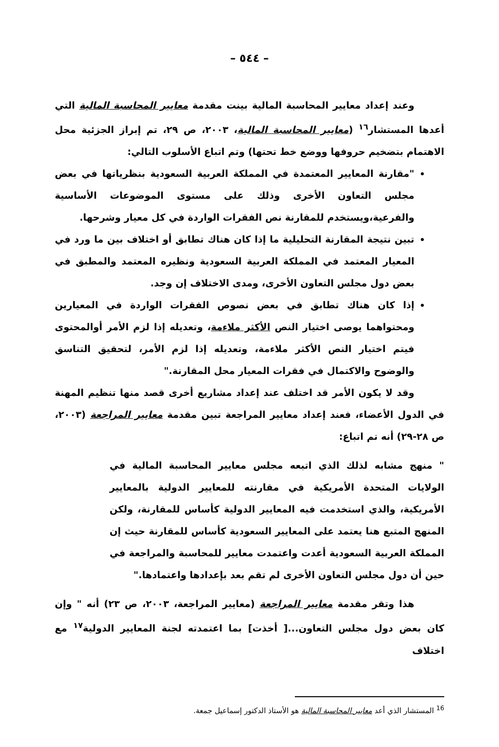– ٥٤٤ –
وعند إعداد معايير المحاسبة المالية بينت مقدمة معايير المحاسبة المالية التي أعدها المستشار<sup>١٦</sup> (معايير المحاسبة المالية، ٢٠٠٣، ص ٢٩، تم إبراز الجزئية محل الاهتمام بتضخيم حروفها ووضع خط تحتها) وتم اتباع الأسلوب التالي:
"مقارنة المعايير المعتمدة في المملكة العربية السعودية بنظرياتها في بعض مجلس التعاون الأخرى وذلك على مستوى الموضوعات الأساسية والفرعية،ويستخدم للمقارنة نص الفقرات الواردة في كل معيار وشرحها.
تبين نتيجة المقارنة التحليلية ما إذا كان هناك تطابق أو اختلاف بين ما ورد في المعيار المعتمد في المملكة العربية السعودية ونظيره المعتمد والمطبق في بعض دول مجلس التعاون الأخرى، ومدى الاختلاف إن وجد.
إذا كان هناك تطابق في بعض نصوص الفقرات الواردة في المعيارين ومحتواهما يوصى اختيار النص الأكثر ملاءمة، وتعديله إذا لزم الأمر أوالمحتوى فيتم اختيار النص الأكثر ملاءمة، وتعديله إذا لزم الأمر، لتحقيق التناسق والوضوح والاكتمال في فقرات المعيار محل المقارنة."
وقد لا يكون الأمر قد اختلف عند إعداد مشاريع أخرى قصد منها تنظيم المهنة في الدول الأعضاء، فعند إعداد معايير المراجعة تبين مقدمة معايير المراجعة (٢٠٠٣، ص ٢٨-٢٩) أنه تم اتباع:
" منهج مشابه لذلك الذي اتبعه مجلس معايير المحاسبة المالية في الولايات المتحدة الأمريكية في مقارنته للمعايير الدولية بالمعايير الأمريكية، والذي استخدمت فيه المعايير الدولية كأساس للمقارنة، ولكن المنهج المتبع هنا يعتمد على المعايير السعودية كأساس للمقارنة حيث إن المملكة العربية السعودية أعدت واعتمدت معايير للمحاسبة والمراجعة في حين أن دول مجلس التعاون الأخرى لم تقم بعد بإعدادها واعتمادها."
هذا وتقر مقدمة معايير المراجعة (معايير المراجعة، ٢٠٠٣، ص ٢٣) أنه " وإن كان بعض دول مجلس التعاون...[ أخذت] بما اعتمدته لجنة المعايير الدولية<sup>١٧</sup> مع اختلاف
<sup>16</sup> المستشار الذي أعد معايير المحاسبة المالية هو الأستاذ الدكتور إسماعيل جمعة.